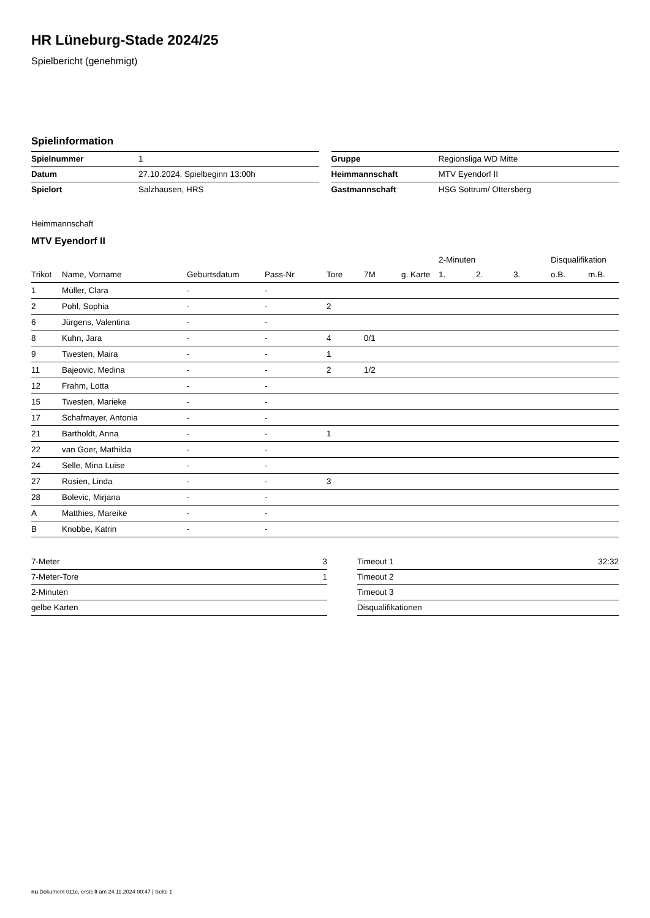HR Lüneburg-Stade 2024/25
Spielbericht (genehmigt)
Spielinformation
| Spielnummer | 1 |
| Datum | 27.10.2024, Spielbeginn 13:00h |
| Spielort | Salzhausen, HRS |
| Gruppe | Regionsliga WD Mitte |
| Heimmannschaft | MTV Eyendorf II |
| Gastmannschaft | HSG Sottrum/ Ottersberg |
Heimmannschaft
MTV Eyendorf II
| | | | | | | | 2-Minuten | | | Disqualifikation | |
| --- | --- | --- | --- | --- | --- | --- | --- | --- | --- | --- | --- |
| Trikot | Name, Vorname | Geburtsdatum | Pass-Nr | Tore | 7M | g. Karte | 1. | 2. | 3. | o.B. | m.B. |
| 1 | Müller, Clara | - | - | | | | | | | | |
| 2 | Pohl, Sophia | - | - | 2 | | | | | | | |
| 6 | Jürgens, Valentina | - | - | | | | | | | | |
| 8 | Kuhn, Jara | - | - | 4 | 0/1 | | | | | | |
| 9 | Twesten, Maira | - | - | 1 | | | | | | | |
| 11 | Bajeovic, Medina | - | - | 2 | 1/2 | | | | | | |
| 12 | Frahm, Lotta | - | - | | | | | | | | |
| 15 | Twesten, Marieke | - | - | | | | | | | | |
| 17 | Schafmayer, Antonia | - | - | | | | | | | | |
| 21 | Bartholdt, Anna | - | - | 1 | | | | | | | |
| 22 | van Goer, Mathilda | - | - | | | | | | | | |
| 24 | Selle, Mina Luise | - | - | | | | | | | | |
| 27 | Rosien, Linda | - | - | 3 | | | | | | | |
| 28 | Bolevic, Mirjana | - | - | | | | | | | | |
| A | Matthies, Mareike | - | - | | | | | | | | |
| B | Knobbe, Katrin | - | - | | | | | | | | |
| 7-Meter | 3 |
| 7-Meter-Tore | 1 |
| 2-Minuten | |
| gelbe Karten | |
| Timeout 1 | 32:32 |
| Timeout 2 | |
| Timeout 3 | |
| Disqualifikationen | |
nu.Dokument 011e, erstellt am 24.11.2024 00:47 | Seite 1